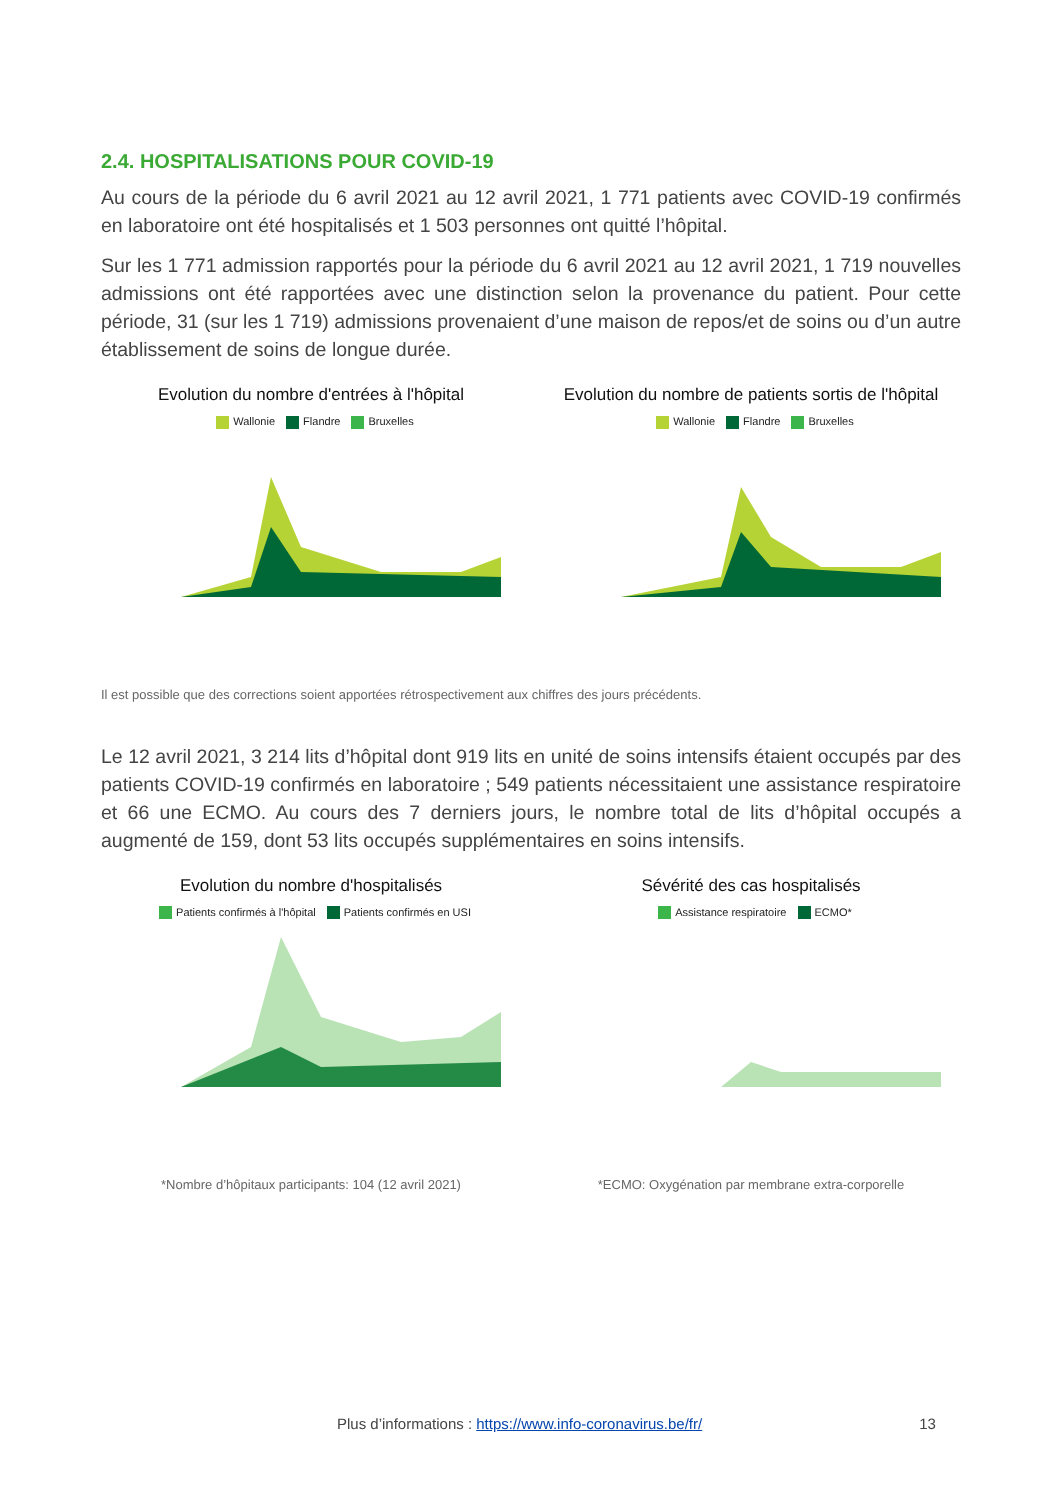2.4. HOSPITALISATIONS POUR COVID-19
Au cours de la période du 6 avril 2021 au 12 avril 2021, 1 771 patients avec COVID-19 confirmés en laboratoire ont été hospitalisés et 1 503 personnes ont quitté l’hôpital.
Sur les 1 771 admission rapportés pour la période du 6 avril 2021 au 12 avril 2021, 1 719 nouvelles admissions ont été rapportées avec une distinction selon la provenance du patient. Pour cette période, 31 (sur les 1 719) admissions provenaient d’une maison de repos/et de soins ou d’un autre établissement de soins de longue durée.
Evolution du nombre d'entrées à l'hôpital
Wallonie Flandre Bruxelles
Evolution du nombre de patients sortis de l'hôpital
Wallonie Flandre Bruxelles
Il est possible que des corrections soient apportées rétrospectivement aux chiffres des jours précédents.
Le 12 avril 2021, 3 214 lits d’hôpital dont 919 lits en unité de soins intensifs étaient occupés par des patients COVID-19 confirmés en laboratoire ; 549 patients nécessitaient une assistance respiratoire et 66 une ECMO. Au cours des 7 derniers jours, le nombre total de lits d’hôpital occupés a augmenté de 159, dont 53 lits occupés supplémentaires en soins intensifs.
Evolution du nombre d'hospitalisés
Patients confirmés à l'hôpital Patients confirmés en USI
*Nombre d’hôpitaux participants: 104 (12 avril 2021)
Sévérité des cas hospitalisés
Assistance respiratoire ECMO*
*ECMO: Oxygénation par membrane extra-corporelle
Plus d’informations : https://www.info-coronavirus.be/fr/ 13